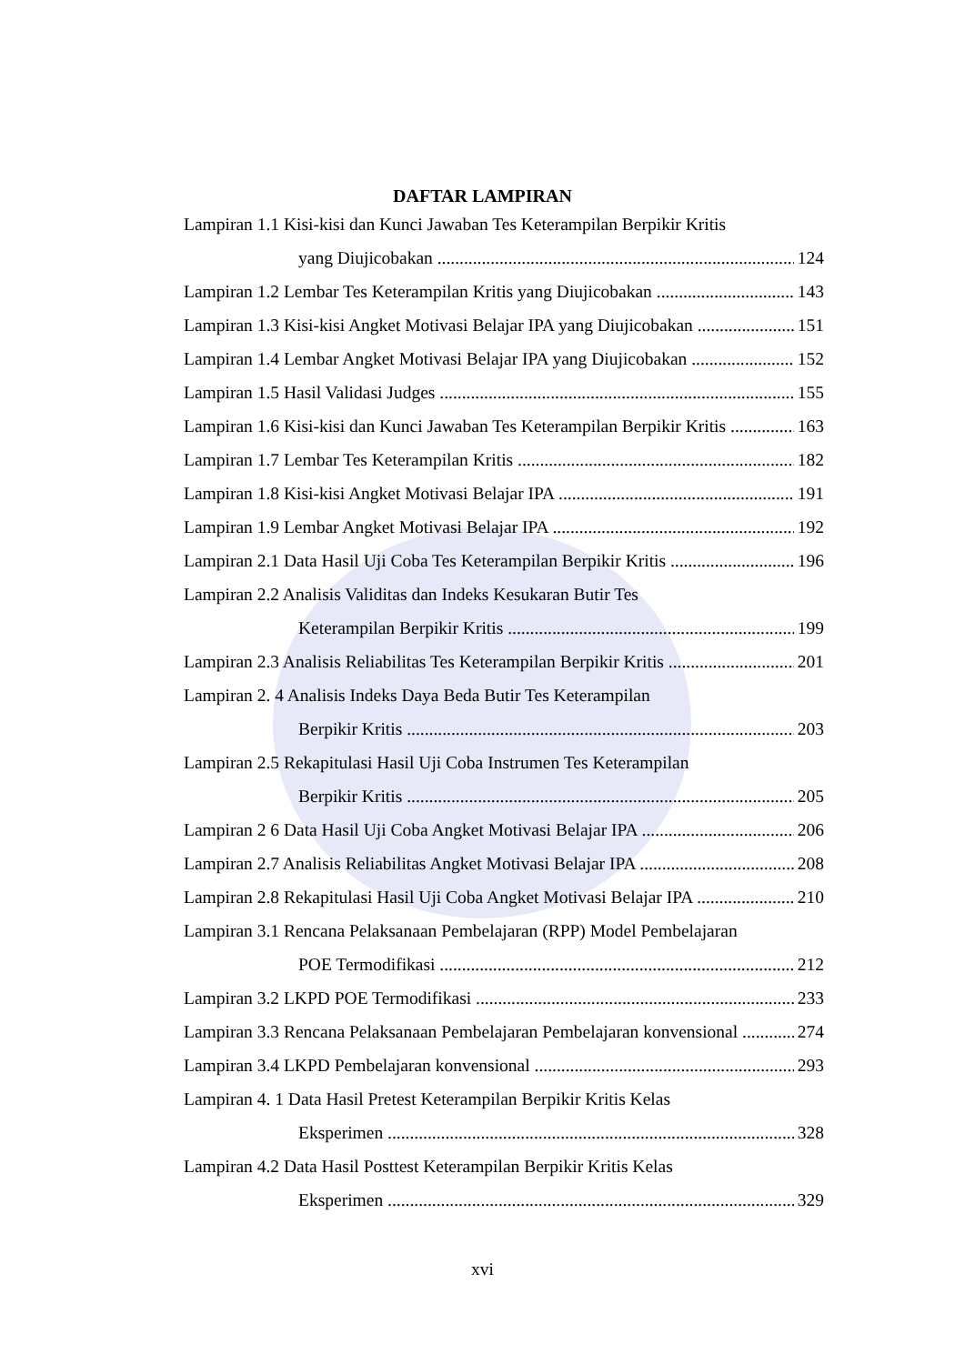DAFTAR LAMPIRAN
Lampiran 1.1 Kisi-kisi dan Kunci Jawaban Tes Keterampilan Berpikir Kritis
yang Diujicobakan 124
Lampiran 1.2 Lembar Tes Keterampilan Kritis yang Diujicobakan 143
Lampiran 1.3 Kisi-kisi Angket Motivasi Belajar IPA yang Diujicobakan 151
Lampiran 1.4 Lembar Angket Motivasi Belajar IPA yang Diujicobakan 152
Lampiran 1.5 Hasil Validasi Judges 155
Lampiran 1.6 Kisi-kisi dan Kunci Jawaban Tes Keterampilan Berpikir Kritis 163
Lampiran 1.7 Lembar Tes Keterampilan Kritis 182
Lampiran 1.8 Kisi-kisi Angket Motivasi Belajar IPA 191
Lampiran 1.9 Lembar Angket Motivasi Belajar IPA 192
Lampiran 2.1 Data Hasil Uji Coba Tes Keterampilan Berpikir Kritis 196
Lampiran 2.2 Analisis Validitas dan Indeks Kesukaran Butir Tes
Keterampilan Berpikir Kritis 199
Lampiran 2.3 Analisis Reliabilitas Tes Keterampilan Berpikir Kritis 201
Lampiran 2. 4 Analisis Indeks Daya Beda Butir Tes Keterampilan
Berpikir Kritis 203
Lampiran 2.5 Rekapitulasi Hasil Uji Coba Instrumen Tes Keterampilan
Berpikir Kritis 205
Lampiran 2 6 Data Hasil Uji Coba Angket Motivasi Belajar IPA 206
Lampiran 2.7 Analisis Reliabilitas Angket Motivasi Belajar IPA 208
Lampiran 2.8 Rekapitulasi Hasil Uji Coba Angket Motivasi Belajar IPA 210
Lampiran 3.1 Rencana Pelaksanaan Pembelajaran (RPP) Model Pembelajaran
POE Termodifikasi 212
Lampiran 3.2 LKPD POE Termodifikasi 233
Lampiran 3.3 Rencana Pelaksanaan Pembelajaran Pembelajaran konvensional 274
Lampiran 3.4 LKPD Pembelajaran konvensional 293
Lampiran 4. 1 Data Hasil Pretest Keterampilan Berpikir Kritis Kelas
Eksperimen 328
Lampiran 4.2 Data Hasil Posttest Keterampilan Berpikir Kritis Kelas
Eksperimen 329
xvi